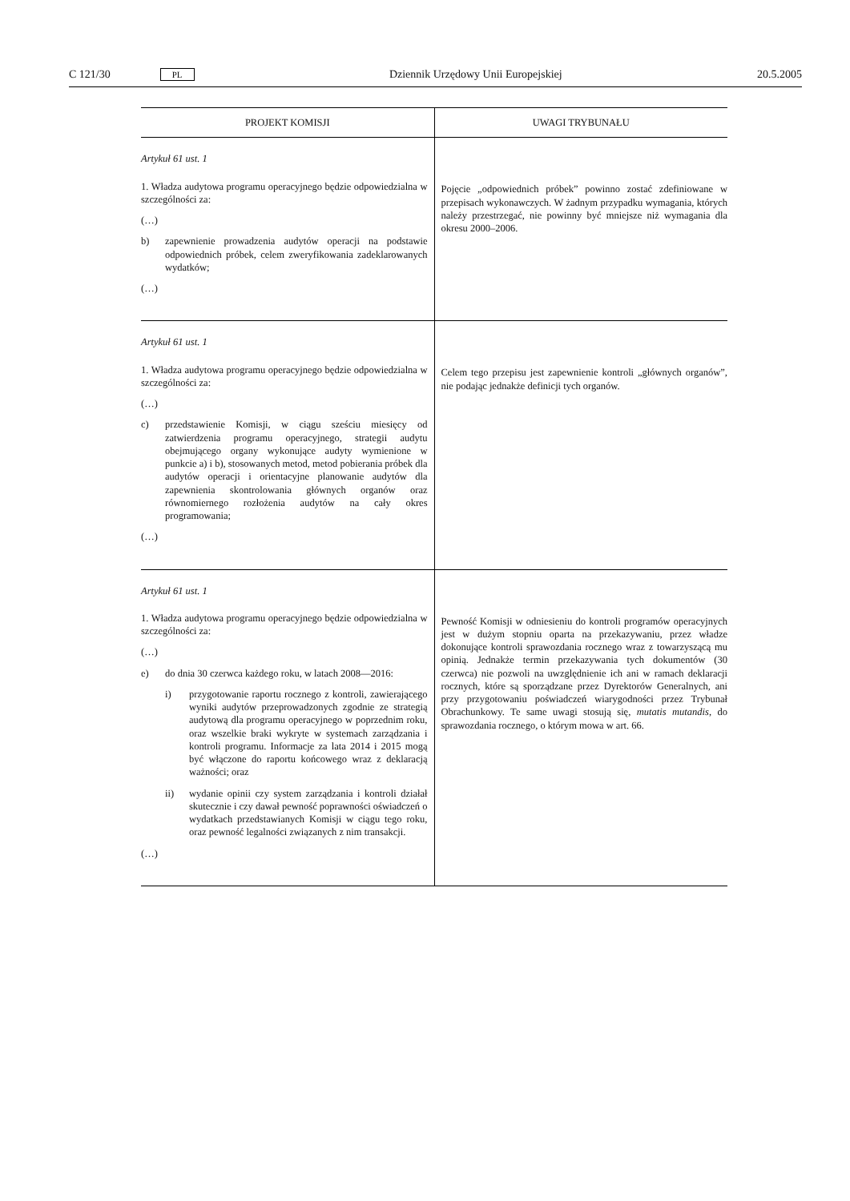C 121/30 PL Dziennik Urzędowy Unii Europejskiej 20.5.2005
| PROJEKT KOMISJI | UWAGI TRYBUNAŁU |
| --- | --- |
| Artykuł 61 ust. 1 1. Władza audytowa programu operacyjnego będzie odpowiedzialna w szczególności za: (…) b) zapewnienie prowadzenia audytów operacji na podstawie odpowiednich próbek, celem zweryfikowania zadeklarowanych wydatków; (…) | Pojęcie „odpowiednich próbek” powinno zostać zdefiniowane w przepisach wykonawczych. W żadnym przypadku wymagania, których należy przestrzegać, nie powinny być mniejsze niż wymagania dla okresu 2000–2006. |
| Artykuł 61 ust. 1 1. Władza audytowa programu operacyjnego będzie odpowiedzialna w szczególności za: (…) c) przedstawienie Komisji, w ciągu sześciu miesięcy od zatwierdzenia programu operacyjnego, strategii audytu obejmującego organy wykonujące audyty wymienione w punkcie a) i b), stosowanych metod, metod pobierania próbek dla audytów operacji i orientacyjne planowanie audytów dla zapewnienia skontrolowania głównych organów oraz równomiernego rozłożenia audytów na cały okres programowania; (…) | Celem tego przepisu jest zapewnienie kontroli „głównych organów”, nie podając jednakże definicji tych organów. |
| Artykuł 61 ust. 1 1. Władza audytowa programu operacyjnego będzie odpowiedzialna w szczególności za: (…) e) do dnia 30 czerwca każdego roku, w latach 2008—2016: i) przygotowanie raportu rocznego z kontroli, zawierającego wyniki audytów przeprowadzonych zgodnie ze strategią audytową dla programu operacyjnego w poprzednim roku, oraz wszelkie braki wykryte w systemach zarządzania i kontroli programu. Informacje za lata 2014 i 2015 mogą być włączone do raportu końcowego wraz z deklaracją ważności; oraz ii) wydanie opinii czy system zarządzania i kontroli działał skutecznie i czy dawał pewność poprawności oświadczeń o wydatkach przedstawianych Komisji w ciągu tego roku, oraz pewność legalności związanych z nim transakcji. (…) | Pewność Komisji w odniesieniu do kontroli programów operacyjnych jest w dużym stopniu oparta na przekazywaniu, przez władze dokonujące kontroli sprawozdania rocznego wraz z towarzyszącą mu opinią. Jednakże termin przekazywania tych dokumentów (30 czerwca) nie pozwoli na uwzględnienie ich ani w ramach deklaracji rocznych, które są sporządzane przez Dyrektorów Generalnych, ani przy przygotowaniu poświadczeń wiarygodności przez Trybunał Obrachunkowy. Te same uwagi stosują się, mutatis mutandis , do sprawozdania rocznego, o którym mowa w art. 66. |